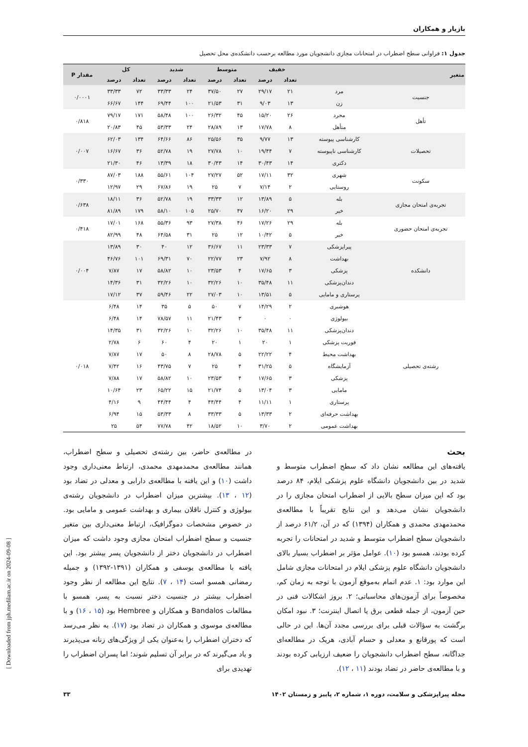بازیار و همکاران
جدول ۱: فراوانی سطح اضطراب در امتحانات مجازی دانشجویان مورد مطالعه برحسب دانشکده‌ی محل تحصیل
| متغیر | | خفیف | | متوسط | | شدید | | کل | | مقدار P |
| --- | --- | --- | --- | --- | --- | --- | --- | --- | --- | --- |
| | | تعداد | درصد | تعداد | درصد | تعداد | درصد | تعداد | درصد | |
| جنسیت | مرد | ۲۱ | ۲۹/۱۷ | ۲۷ | ۳۷/۵۰ | ۲۴ | ۳۳/۳۳ | ۷۲ | ۳۳/۳۳ | ۰/۰۰۰۱ |
| | زن | ۱۳ | ۹/۰۳ | ۳۱ | ۲۱/۵۳ | ۱۰۰ | ۶۹/۴۴ | ۱۴۴ | ۶۶/۶۷ | |
| تأهل | مجرد | ۲۶ | ۱۵/۲۰ | ۴۵ | ۲۶/۳۲ | ۱۰۰ | ۵۸/۴۸ | ۱۷۱ | ۷۹/۱۷ | ۰/۸۱۸ |
| | متأهل | ۸ | ۱۷/۷۸ | ۱۳ | ۲۸/۸۹ | ۲۴ | ۵۳/۳۳ | ۴۵ | ۲۰/۸۳ | |
| تحصیلات | کارشناسی پیوسته | ۱۳ | ۹/۷۷ | ۳۵ | ۲۵/۵۶ | ۸۶ | ۶۴/۶۶ | ۱۳۴ | ۶۲/۰۳ | ۰/۰۰۷ |
| | کارشناسی ناپیوسته | ۷ | ۱۹/۴۴ | ۱۰ | ۲۷/۷۸ | ۱۹ | ۵۲/۷۸ | ۳۶ | ۱۶/۶۷ | |
| | دکتری | ۱۴ | ۳۰/۴۳ | ۱۴ | ۳۰/۴۳ | ۱۸ | ۱۳/۳۹ | ۴۶ | ۲۱/۳۰ | |
| سکونت | شهری | ۳۲ | ۱۷/۱۱ | ۵۲ | ۲۷/۲۷ | ۱۰۴ | ۵۵/۶۱ | ۱۸۸ | ۸۷/۰۳ | ۰/۳۳۰ |
| | روستایی | ۲ | ۷/۱۴ | ۷ | ۲۵ | ۱۹ | ۶۷/۸۶ | ۲۹ | ۱۲/۹۷ | |
| تجربه‌ی امتحان مجازی | بله | ۵ | ۱۳/۸۹ | ۱۲ | ۳۳/۳۳ | ۱۹ | ۵۲/۷۸ | ۳۶ | ۱۸/۱۱ | ۰/۶۳۸ |
| | خیر | ۲۹ | ۱۶/۲۰ | ۴۷ | ۲۵/۷۰ | ۱۰۵ | ۵۸/۱۰ | ۱۷۹ | ۸۱/۸۹ | |
| تجربه‌ی امتحان حضوری | بله | ۲۹ | ۱۷/۲۶ | ۴۶ | ۲۷/۳۸ | ۹۳ | ۵۵/۳۶ | ۱۶۸ | ۱۷/۰۱ | ۰/۴۱۸ |
| | خیر | ۵ | ۱۰/۴۲ | ۱۲ | ۲۵ | ۳۱ | ۶۴/۵۸ | ۴۸ | ۸۲/۹۹ | |
| دانشکده | پیراپزشکی | ۷ | ۲۳/۳۳ | ۱۱ | ۳۶/۶۷ | ۱۲ | ۴۰ | ۳۰ | ۱۳/۸۹ | ۰/۰۰۴ |
| | بهداشت | ۸ | ۷/۹۲ | ۲۳ | ۲۲/۷۷ | ۷۰ | ۶۹/۳۱ | ۱۰۱ | ۴۶/۷۶ | |
| | پزشکی | ۳ | ۱۷/۶۵ | ۴ | ۲۳/۵۳ | ۱۰ | ۵۸/۸۲ | ۱۷ | ۷/۸۷ | |
| | دندان‌پزشکی | ۱۱ | ۳۵/۴۸ | ۱۰ | ۳۲/۲۶ | ۱۰ | ۳۲/۲۶ | ۳۱ | ۱۴/۳۶ | |
| | پرستاری و مامایی | ۵ | ۱۳/۵۱ | ۱۰ | ۲۷/۰۳ | ۲۲ | ۵۹/۴۶ | ۳۷ | ۱۷/۱۲ | |
| رشته‌ی تحصیلی | هوشبری | ۲ | ۱۴/۲۹ | ۷ | ۵۰ | ۵ | ۳۵ | ۱۴ | ۶/۴۸ | ۰/۰۱۸ |
| | بیولوژی | ۰ | ۰ | ۳ | ۲۱/۴۳ | ۱۱ | ۷۸/۵۷ | ۱۴ | ۶/۴۸ | |
| | دندان‌پزشکی | ۱۱ | ۳۵/۴۸ | ۱۰ | ۳۲/۲۶ | ۱۰ | ۳۲/۲۶ | ۳۱ | ۱۴/۳۵ | |
| | فوریت پزشکی | ۱ | ۲۰ | ۱ | ۲۰ | ۴ | ۶۰ | ۶ | ۲/۷۸ | |
| | بهداشت محیط | ۴ | ۲۲/۲۲ | ۵ | ۲۸/۷۸ | ۸ | ۵۰ | ۱۷ | ۷/۸۷ | |
| | آزمایشگاه | ۵ | ۳۱/۲۵ | ۴ | ۲۵ | ۷ | ۴۳/۷۵ | ۱۶ | ۷/۴۲ | |
| | پزشکی | ۳ | ۱۷/۶۵ | ۴ | ۲۳/۵۳ | ۱۰ | ۵۸/۸۲ | ۱۷ | ۷/۸۸ | |
| | مامایی | ۳ | ۱۳/۰۴ | ۵ | ۲۱/۷۴ | ۱۵ | ۶۵/۲۲ | ۲۳ | ۱۰/۶۴ | |
| | پرستاری | ۱ | ۱۱/۱۱ | ۴ | ۴۴/۴۴ | ۴ | ۴۴/۴۴ | ۹ | ۴/۱۶ | |
| | بهداشت حرفه‌ای | ۲ | ۱۳/۳۳ | ۵ | ۳۳/۳۳ | ۸ | ۵۳/۳۳ | ۱۵ | ۶/۹۴ | |
| | بهداشت عمومی | ۲ | ۳/۷۰ | ۱۰ | ۱۸/۵۲ | ۴۲ | ۷۷/۷۸ | ۵۴ | ۲۵ | |
بحث
یافته‌های این مطالعه نشان داد که سطح اضطراب متوسط و شدید در بین دانشجویان دانشگاه علوم پزشکی ایلام، ۸۴ درصد بود که این میزان سطح بالایی از اضطراب امتحان مجازی را در دانشجویان نشان می‌دهد و این نتایج تقریباً با مطالعه‌ی محمدمهدی محمدی و همکاران (۱۳۹۴) که در آن، ۶۱/۲ درصد از دانشجویان سطح اضطراب متوسط و شدید در امتحانات را تجربه کرده بودند، همسو بود (۱۰). عوامل مؤثر بر اضطراب بسیار بالای دانشجویان دانشگاه علوم پزشکی ایلام در امتحانات مجازی شامل این موارد بود: ۱. عدم اتمام به‌موقع آزمون با توجه به زمان کم، مخصوصاً برای آزمون‌های محاسباتی؛ ۲. بروز اشکالات فنی در حین آزمون، از جمله قطعی برق یا اتصال اینترنت؛ ۳. نبود امکان برگشت به سؤالات قبلی برای بررسی مجدد آن‌ها. این در حالی است که پورقانع و معدلی و حسام آبادی، هریک در مطالعه‌ای جداگانه، سطح اضطراب دانشجویان را ضعیف ارزیابی کرده بودند و با مطالعه‌ی حاضر در تضاد بودند (۱۱ ، ۱۲).
در مطالعه‌ی حاضر، بین رشته‌ی تحصیلی و سطح اضطراب، همانند مطالعه‌ی محمدمهدی محمدی، ارتباط معنی‌داری وجود داشت (۱۰) و این یافته با مطالعه‌ی دارابی و معدلی در تضاد بود (۱۲ ، ۱۳). بیشترین میزان اضطراب در دانشجویان رشته‌ی بیولوژی و کنترل ناقلان بیماری و بهداشت عمومی و مامایی بود. در خصوص مشخصات دموگرافیک، ارتباط معنی‌داری بین متغیر جنسیت و سطح اضطراب امتحان مجازی وجود داشت که میزان اضطراب در دانشجویان دختر از دانشجویان پسر بیشتر بود. این یافته با مطالعه‌ی یوسفی و همکاران (۱۳۹۱-۱۳۹۲) و جمیله رمضانی همسو است (۱۴ ، ۷). نتایج این مطالعه از نظر وجود اضطراب بیشتر در جنسیت دختر نسبت به پسر، همسو با مطالعات Bandalos و همکاران و Hembree بود (۱۵ ، ۱۶) و با مطالعه‌ی موسوی و همکاران در تضاد بود (۱۷). به نظر می‌رسد که دختران اضطراب را به‌عنوان یکی از ویژگی‌های زنانه می‌پذیرند و یاد می‌گیرند که در برابر آن تسلیم شوند؛ اما پسران اضطراب را تهدیدی برای
مجله پیراپزشکی و سلامت، دوره ۱، شماره ۲، پاییز و زمستان ۱۴۰۲ ۳۳
[ Downloaded from jph.medilam.ac.ir on 2024-09-08 ]